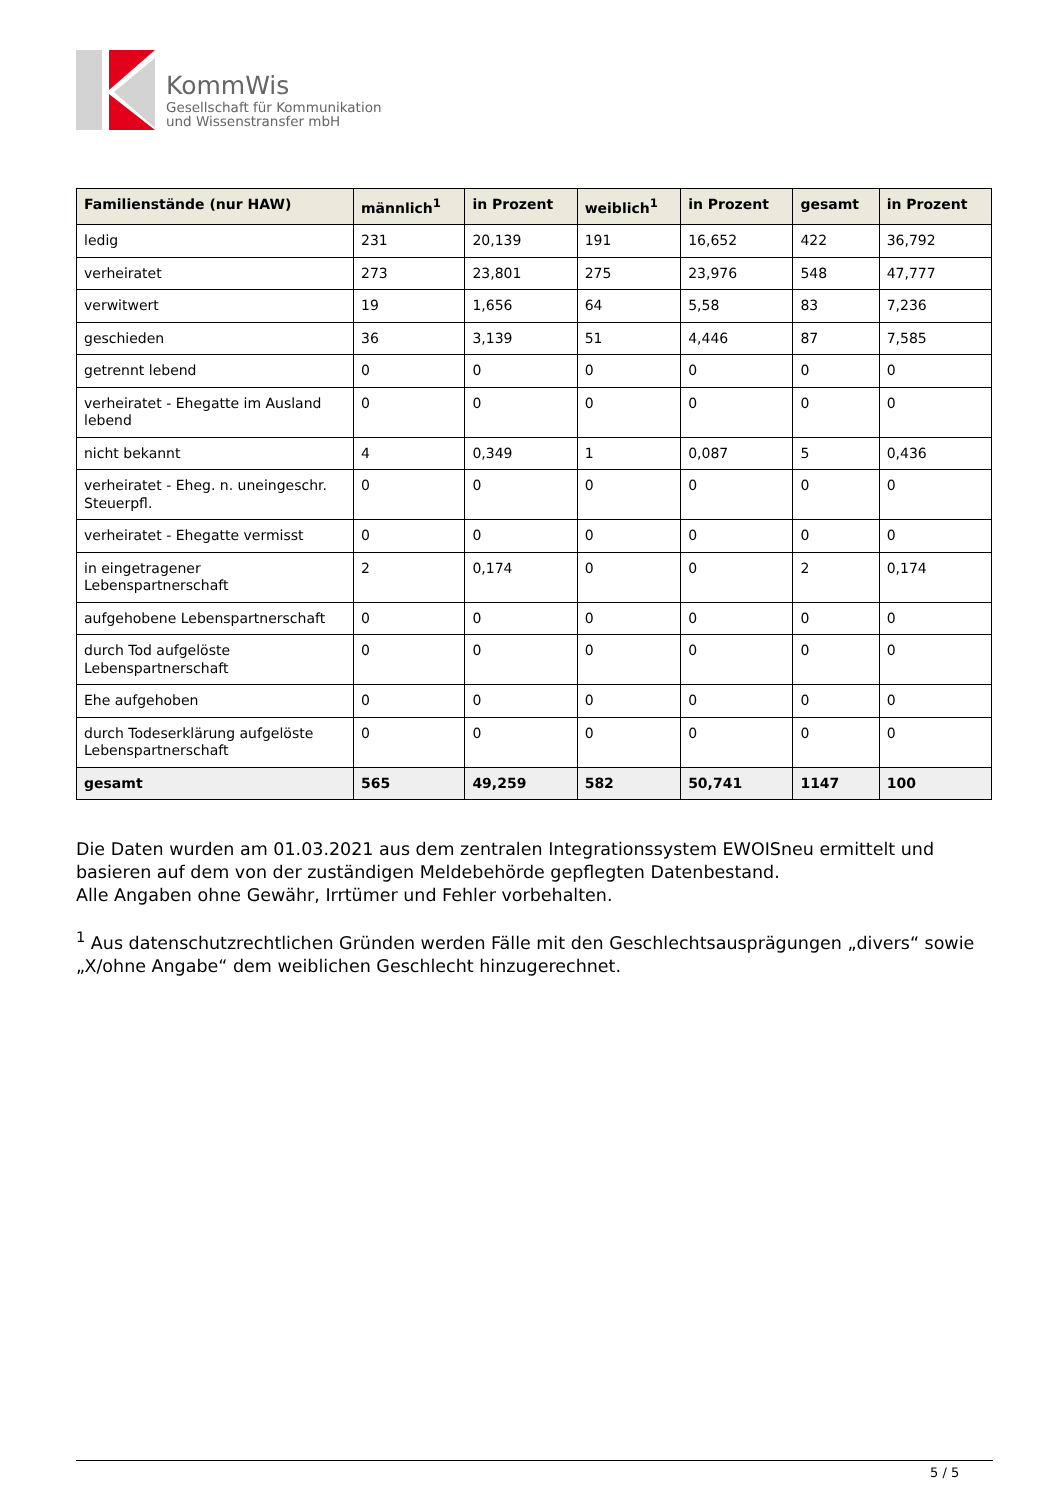KommWis
Gesellschaft für Kommunikation
und Wissenstransfer mbH
| Familienstände (nur HAW) | männlich<sup>1</sup> | in Prozent | weiblich<sup>1</sup> | in Prozent | gesamt | in Prozent |
| --- | --- | --- | --- | --- | --- | --- |
| ledig | 231 | 20,139 | 191 | 16,652 | 422 | 36,792 |
| verheiratet | 273 | 23,801 | 275 | 23,976 | 548 | 47,777 |
| verwitwert | 19 | 1,656 | 64 | 5,58 | 83 | 7,236 |
| geschieden | 36 | 3,139 | 51 | 4,446 | 87 | 7,585 |
| getrennt lebend | 0 | 0 | 0 | 0 | 0 | 0 |
| verheiratet - Ehegatte im Ausland lebend | 0 | 0 | 0 | 0 | 0 | 0 |
| nicht bekannt | 4 | 0,349 | 1 | 0,087 | 5 | 0,436 |
| verheiratet - Eheg. n. uneingeschr. Steuerpfl. | 0 | 0 | 0 | 0 | 0 | 0 |
| verheiratet - Ehegatte vermisst | 0 | 0 | 0 | 0 | 0 | 0 |
| in eingetragener Lebenspartnerschaft | 2 | 0,174 | 0 | 0 | 2 | 0,174 |
| aufgehobene Lebenspartnerschaft | 0 | 0 | 0 | 0 | 0 | 0 |
| durch Tod aufgelöste Lebenspartnerschaft | 0 | 0 | 0 | 0 | 0 | 0 |
| Ehe aufgehoben | 0 | 0 | 0 | 0 | 0 | 0 |
| durch Todeserklärung aufgelöste Lebenspartnerschaft | 0 | 0 | 0 | 0 | 0 | 0 |
| gesamt | 565 | 49,259 | 582 | 50,741 | 1147 | 100 |
Die Daten wurden am 01.03.2021 aus dem zentralen Integrationssystem EWOISneu ermittelt und basieren auf dem von der zuständigen Meldebehörde gepflegten Datenbestand.
Alle Angaben ohne Gewähr, Irrtümer und Fehler vorbehalten.
<sup>1</sup> Aus datenschutzrechtlichen Gründen werden Fälle mit den Geschlechtsausprägungen „divers“ sowie „X/ohne Angabe“ dem weiblichen Geschlecht hinzugerechnet.
5 / 5